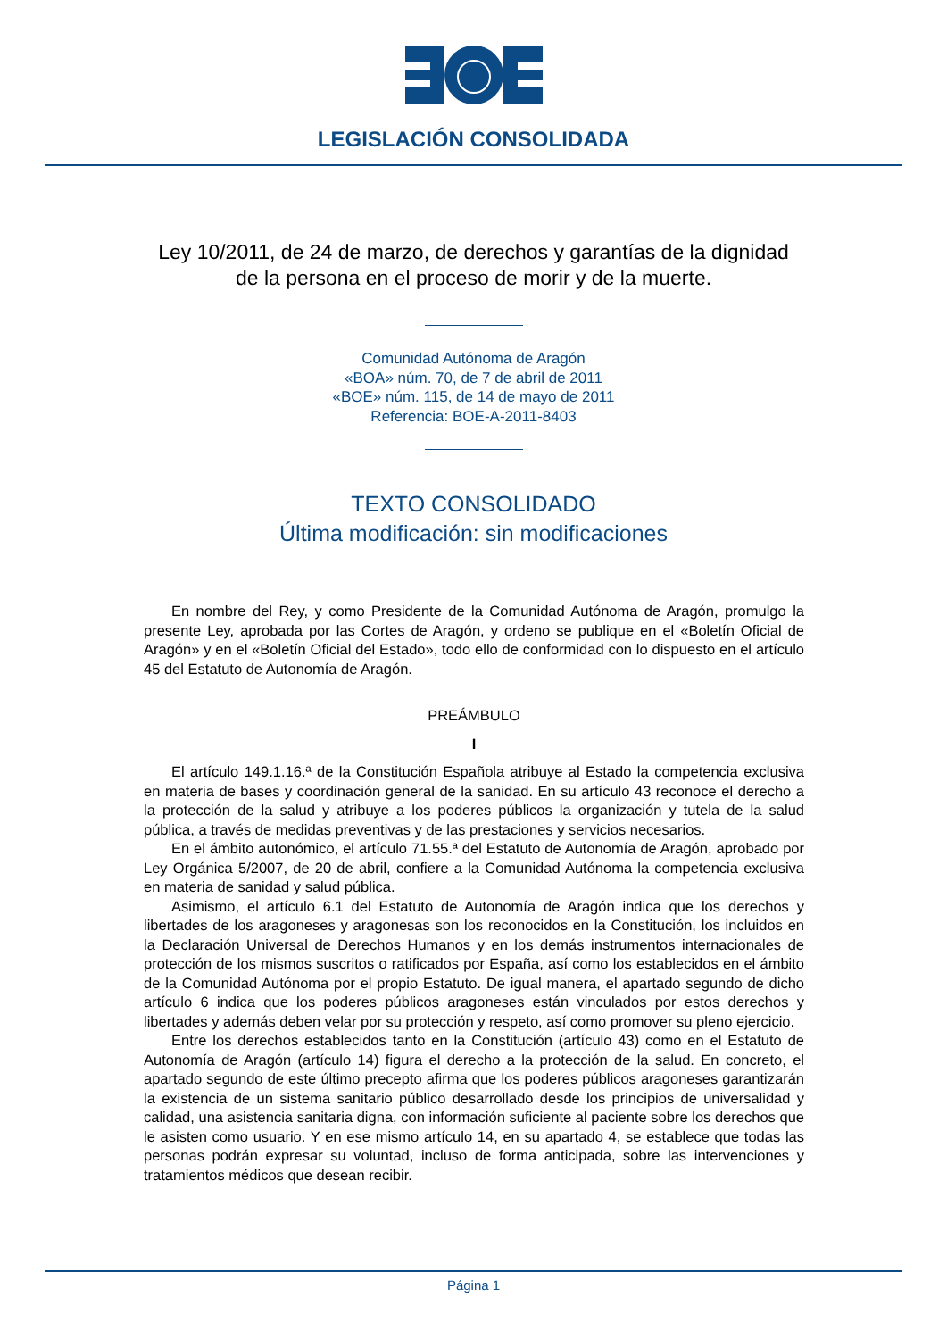LEGISLACIÓN CONSOLIDADA
Ley 10/2011, de 24 de marzo, de derechos y garantías de la dignidad
de la persona en el proceso de morir y de la muerte.
Comunidad Autónoma de Aragón
«BOA» núm. 70, de 7 de abril de 2011
«BOE» núm. 115, de 14 de mayo de 2011
Referencia: BOE-A-2011-8403
TEXTO CONSOLIDADO
Última modificación: sin modificaciones
En nombre del Rey, y como Presidente de la Comunidad Autónoma de Aragón, promulgo la presente Ley, aprobada por las Cortes de Aragón, y ordeno se publique en el «Boletín Oficial de Aragón» y en el «Boletín Oficial del Estado», todo ello de conformidad con lo dispuesto en el artículo 45 del Estatuto de Autonomía de Aragón.
PREÁMBULO
I
El artículo 149.1.16.ª de la Constitución Española atribuye al Estado la competencia exclusiva en materia de bases y coordinación general de la sanidad. En su artículo 43 reconoce el derecho a la protección de la salud y atribuye a los poderes públicos la organización y tutela de la salud pública, a través de medidas preventivas y de las prestaciones y servicios necesarios.
En el ámbito autonómico, el artículo 71.55.ª del Estatuto de Autonomía de Aragón, aprobado por Ley Orgánica 5/2007, de 20 de abril, confiere a la Comunidad Autónoma la competencia exclusiva en materia de sanidad y salud pública.
Asimismo, el artículo 6.1 del Estatuto de Autonomía de Aragón indica que los derechos y libertades de los aragoneses y aragonesas son los reconocidos en la Constitución, los incluidos en la Declaración Universal de Derechos Humanos y en los demás instrumentos internacionales de protección de los mismos suscritos o ratificados por España, así como los establecidos en el ámbito de la Comunidad Autónoma por el propio Estatuto. De igual manera, el apartado segundo de dicho artículo 6 indica que los poderes públicos aragoneses están vinculados por estos derechos y libertades y además deben velar por su protección y respeto, así como promover su pleno ejercicio.
Entre los derechos establecidos tanto en la Constitución (artículo 43) como en el Estatuto de Autonomía de Aragón (artículo 14) figura el derecho a la protección de la salud. En concreto, el apartado segundo de este último precepto afirma que los poderes públicos aragoneses garantizarán la existencia de un sistema sanitario público desarrollado desde los principios de universalidad y calidad, una asistencia sanitaria digna, con información suficiente al paciente sobre los derechos que le asisten como usuario. Y en ese mismo artículo 14, en su apartado 4, se establece que todas las personas podrán expresar su voluntad, incluso de forma anticipada, sobre las intervenciones y tratamientos médicos que desean recibir.
Página 1